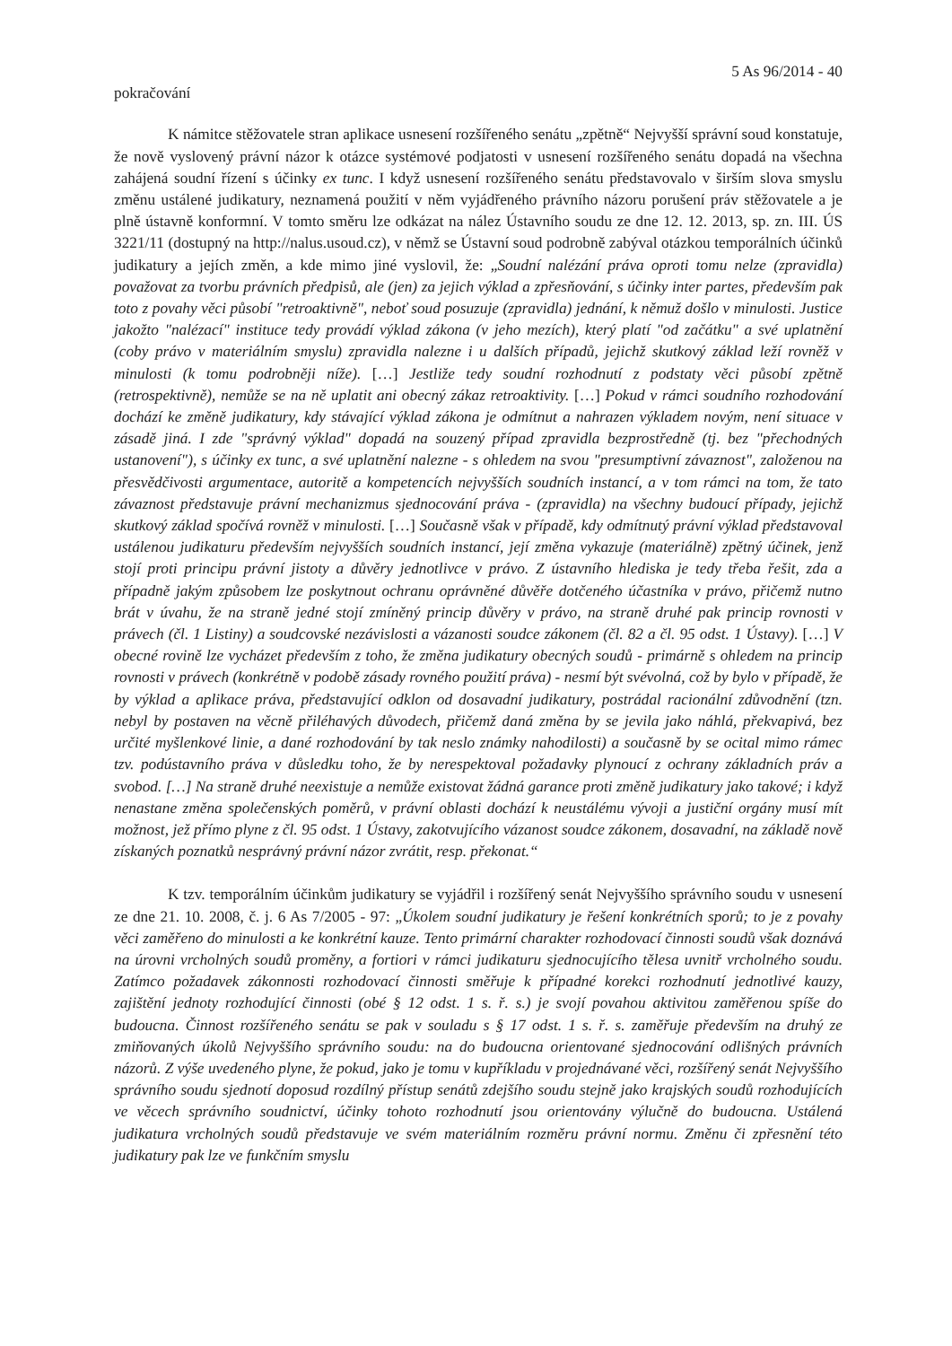5 As 96/2014 - 40
pokračování
K námitce stěžovatele stran aplikace usnesení rozšířeného senátu „zpětně“ Nejvyšší správní soud konstatuje, že nově vyslovený právní názor k otázce systémové podjatosti v usnesení rozšířeného senátu dopadá na všechna zahájená soudní řízení s účinky ex tunc. I když usnesení rozšířeného senátu představovalo v širším slova smyslu změnu ustálené judikatury, neznamená použití v něm vyjádřeného právního názoru porušení práv stěžovatele a je plně ústavně konformní. V tomto směru lze odkázat na nález Ústavního soudu ze dne 12. 12. 2013, sp. zn. III. ÚS 3221/11 (dostupný na http://nalus.usoud.cz), v němž se Ústavní soud podrobně zabýval otázkou temporálních účinků judikatury a jejích změn, a kde mimo jiné vyslovil, že: „Soudní nalézání práva oproti tomu nelze (zpravidla) považovat za tvorbu právních předpisů, ale (jen) za jejich výklad a zpřesňování, s účinky inter partes, především pak toto z povahy věci působí "retroaktivně", neboť soud posuzuje (zpravidla) jednání, k němuž došlo v minulosti. Justice jakožto "nalézací" instituce tedy provádí výklad zákona (v jeho mezích), který platí "od začátku" a své uplatnění (coby právo v materiálním smyslu) zpravidla nalezne i u dalších případů, jejichž skutkový základ leží rovněž v minulosti (k tomu podrobněji níže). […] Jestliže tedy soudní rozhodnutí z podstaty věci působí zpětně (retrospektivně), nemůže se na ně uplatit ani obecný zákaz retroaktivity. […] Pokud v rámci soudního rozhodování dochází ke změně judikatury, kdy stávající výklad zákona je odmítnut a nahrazen výkladem novým, není situace v zásadě jiná. I zde "správný výklad" dopadá na souzený případ zpravidla bezprostředně (tj. bez "přechodných ustanovení"), s účinky ex tunc, a své uplatnění nalezne - s ohledem na svou "presumptivní závaznost", založenou na přesvědčivosti argumentace, autoritě a kompetencích nejvyšších soudních instancí, a v tom rámci na tom, že tato závaznost představuje právní mechanizmus sjednocování práva - (zpravidla) na všechny budoucí případy, jejichž skutkový základ spočívá rovněž v minulosti. […] Současně však v případě, kdy odmítnutý právní výklad představoval ustálenou judikaturu především nejvyšších soudních instancí, její změna vykazuje (materiálně) zpětný účinek, jenž stojí proti principu právní jistoty a důvěry jednotlivce v právo. Z ústavního hlediska je tedy třeba řešit, zda a případně jakým způsobem lze poskytnout ochranu oprávněné důvěře dotčeného účastníka v právo, přičemž nutno brát v úvahu, že na straně jedné stojí zmíněný princip důvěry v právo, na straně druhé pak princip rovnosti v právech (čl. 1 Listiny) a soudcovské nezávislosti a vázanosti soudce zákonem (čl. 82 a čl. 95 odst. 1 Ústavy). […] V obecné rovině lze vycházet především z toho, že změna judikatury obecných soudů - primárně s ohledem na princip rovnosti v právech (konkrétně v podobě zásady rovného použití práva) - nesmí být svévolná, což by bylo v případě, že by výklad a aplikace práva, představující odklon od dosavadní judikatury, postrádal racionální zdůvodnění (tzn. nebyl by postaven na věcně přiléhavých důvodech, přičemž daná změna by se jevila jako náhlá, překvapivá, bez určité myšlenkové linie, a dané rozhodování by tak neslo známky nahodilosti) a současně by se ocital mimo rámec tzv. podústavního práva v důsledku toho, že by nerespektoval požadavky plynoucí z ochrany základních práv a svobod. […] Na straně druhé neexistuje a nemůže existovat žádná garance proti změně judikatury jako takové; i když nenastane změna společenských poměrů, v právní oblasti dochází k neustálému vývoji a justiční orgány musí mít možnost, jež přímo plyne z čl. 95 odst. 1 Ústavy, zakotvujícího vázanost soudce zákonem, dosavadní, na základě nově získaných poznatků nesprávný právní názor zvrátit, resp. překonat.“
K tzv. temporálním účinkům judikatury se vyjádřil i rozšířený senát Nejvyššího správního soudu v usnesení ze dne 21. 10. 2008, č. j. 6 As 7/2005 - 97: „Úkolem soudní judikatury je řešení konkrétních sporů; to je z povahy věci zaměřeno do minulosti a ke konkrétní kauze. Tento primární charakter rozhodovací činnosti soudů však doznává na úrovni vrcholných soudů proměny, a fortiori v rámci judikaturu sjednocujícího tělesa uvnitř vrcholného soudu. Zatímco požadavek zákonnosti rozhodovací činnosti směřuje k případné korekci rozhodnutí jednotlivé kauzy, zajištění jednoty rozhodující činnosti (obé § 12 odst. 1 s. ř. s.) je svojí povahou aktivitou zaměřenou spíše do budoucna. Činnost rozšířeného senátu se pak v souladu s § 17 odst. 1 s. ř. s. zaměřuje především na druhý ze zmiňovaných úkolů Nejvyššího správního soudu: na do budoucna orientované sjednocování odlišných právních názorů. Z výše uvedeného plyne, že pokud, jako je tomu v kupříkladu v projednávané věci, rozšířený senát Nejvyššího správního soudu sjednotí doposud rozdílný přístup senátů zdejšího soudu stejně jako krajských soudů rozhodujících ve věcech správního soudnictví, účinky tohoto rozhodnutí jsou orientovány výlučně do budoucna. Ustálená judikatura vrcholných soudů představuje ve svém materiálním rozměru právní normu. Změnu či zpřesnění této judikatury pak lze ve funkčním smyslu